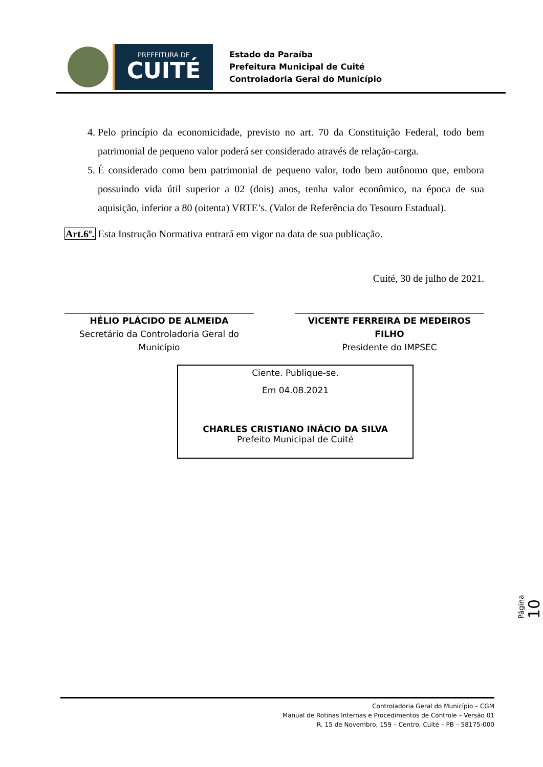PREFEITURA DE
CUITÉ
Estado da Paraíba
Prefeitura Municipal de Cuité
Controladoria Geral do Município
4. Pelo princípio da economicidade, previsto no art. 70 da Constituição Federal, todo bem patrimonial de pequeno valor poderá ser considerado através de relação-carga.
5. É considerado como bem patrimonial de pequeno valor, todo bem autônomo que, embora possuindo vida útil superior a 02 (dois) anos, tenha valor econômico, na época de sua aquisição, inferior a 80 (oitenta) VRTE’s. (Valor de Referência do Tesouro Estadual).
Art.6º. Esta Instrução Normativa entrará em vigor na data de sua publicação.
Cuité, 30 de julho de 2021.
HÉLIO PLÁCIDO DE ALMEIDA
Secretário da Controladoria Geral do Município
VICENTE FERREIRA DE MEDEIROS FILHO
Presidente do IMPSEC
Ciente. Publique-se.
Em 04.08.2021
CHARLES CRISTIANO INÁCIO DA SILVA
Prefeito Municipal de Cuité
Página 10
Controladoria Geral do Município – CGM
Manual de Rotinas Internas e Procedimentos de Controle – Versão 01
R. 15 de Novembro, 159 – Centro, Cuité – PB – 58175-000